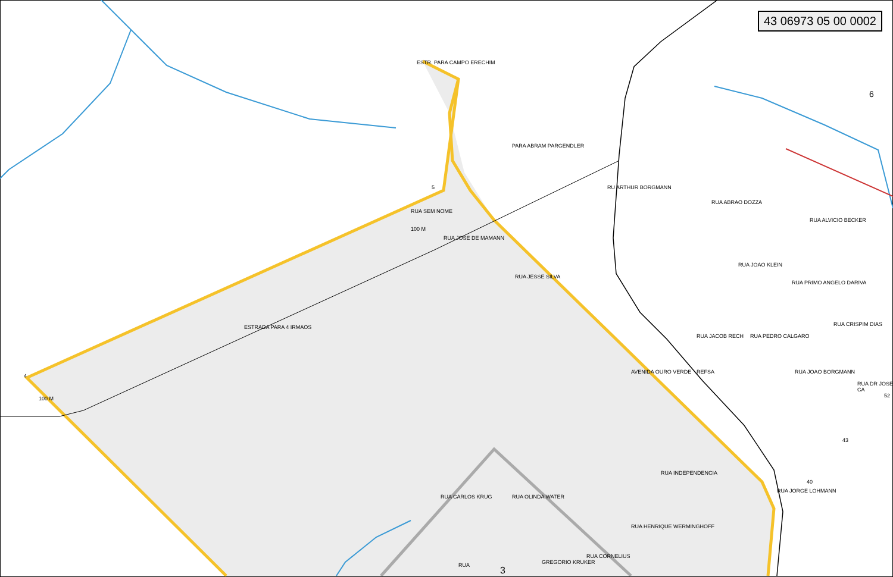43 06973 05 00 0002
ESTR. PARA CAMPO ERECHIM
RUA JOSE DE MAMANN
RUA SEM NOME
100 M
ESTRADA PARA 4 IRMAOS
RUA JESSE SILVA
PARA ABRAM PARGENDLER
RU ARTHUR BORGMANN
RUA ABRAO DOZZA
RUA ALVICIO BECKER
RUA JOAO KLEIN
RUA PRIMO ANGELO DARIVA
RUA JACOB RECH RUA PEDRO CALGARO
RUA CRISPIM DIAS
AVENIDA OURO VERDE REFSA RUA JOAO BORGMANN
RUA DR JOSE CA
52
43
40
RUA JORGE LOHMANN
RUA INDEPENDENCIA
RUA HENRIQUE WERMINGHOFF
RUA CARLOS KRUG RUA OLINDA WATER
RUA CORNELIUS
GREGORIO KRUKER
RUA 3
6
5
4
100 M